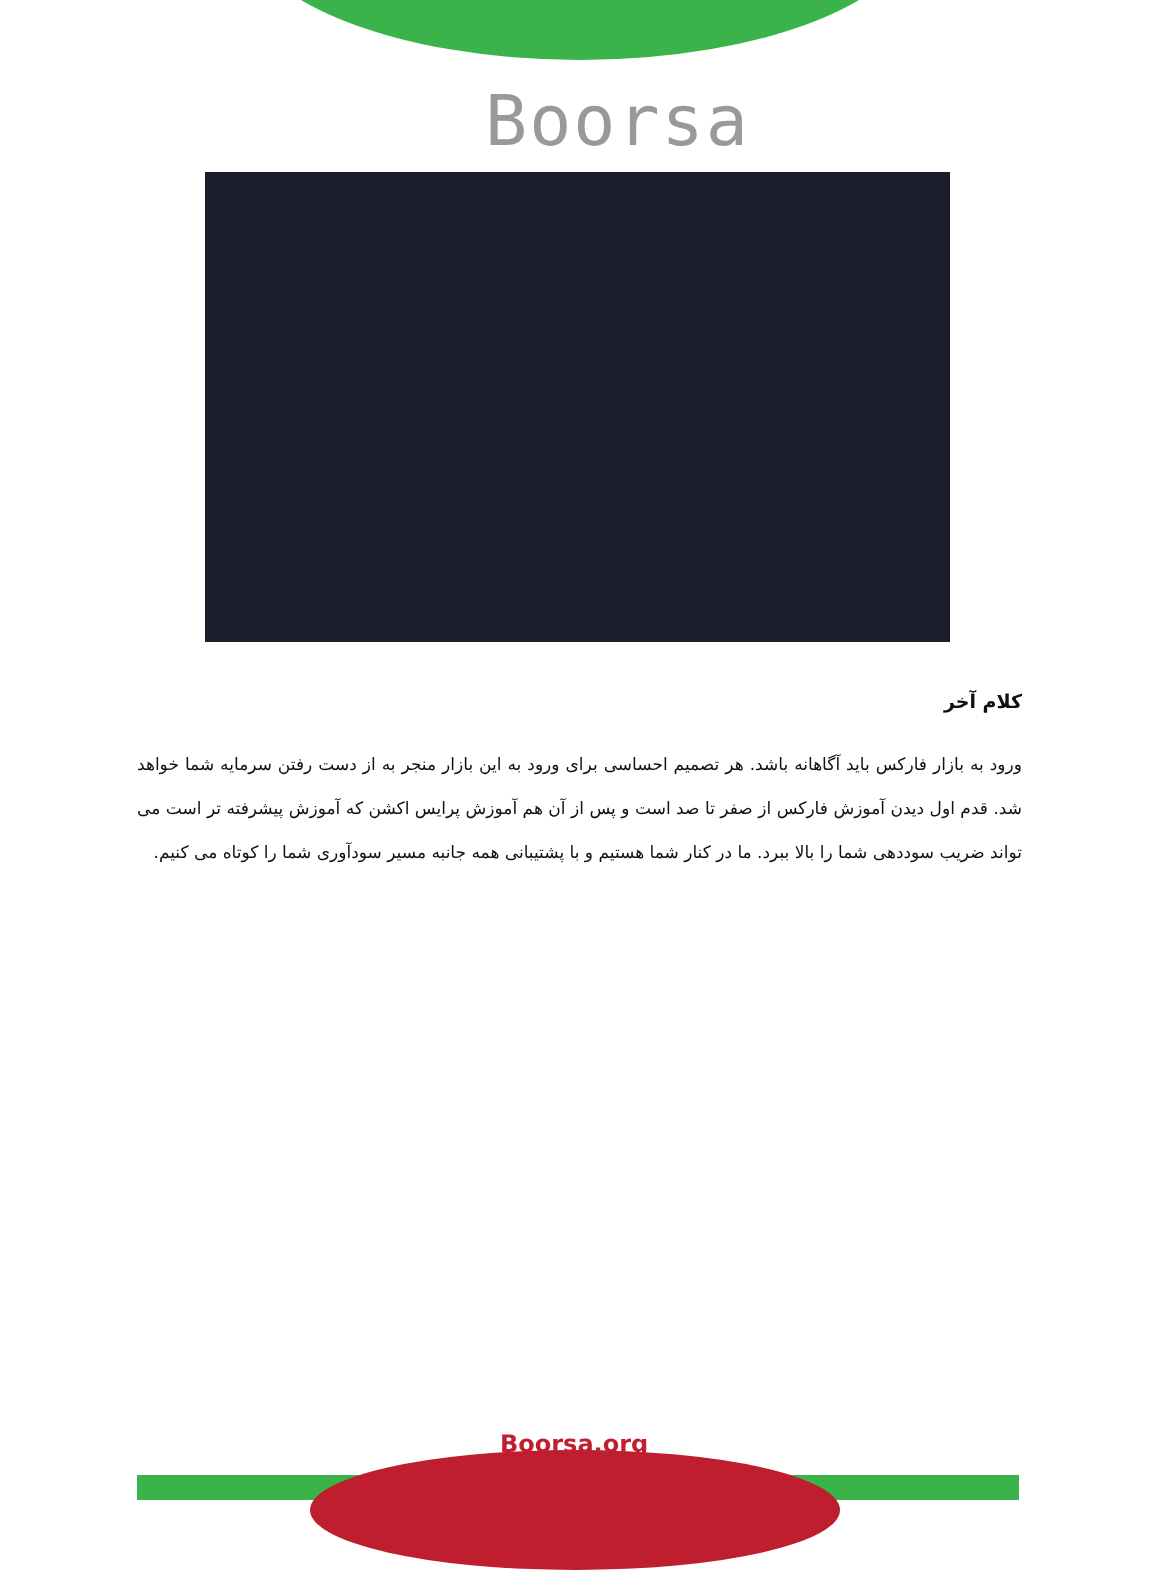Boorsa
کلام آخر
ورود به بازار فارکس باید آگاهانه باشد. هر تصمیم احساسی برای ورود به این بازار منجر به از دست رفتن سرمایه شما خواهد شد. قدم اول دیدن آموزش فارکس از صفر تا صد است و پس از آن هم آموزش پرایس اکشن که آموزش پیشرفته تر است می تواند ضریب سوددهی شما را بالا ببرد. ما در کنار شما هستیم و با پشتیبانی همه جانبه مسیر سودآوری شما را کوتاه می کنیم.
Boorsa.org